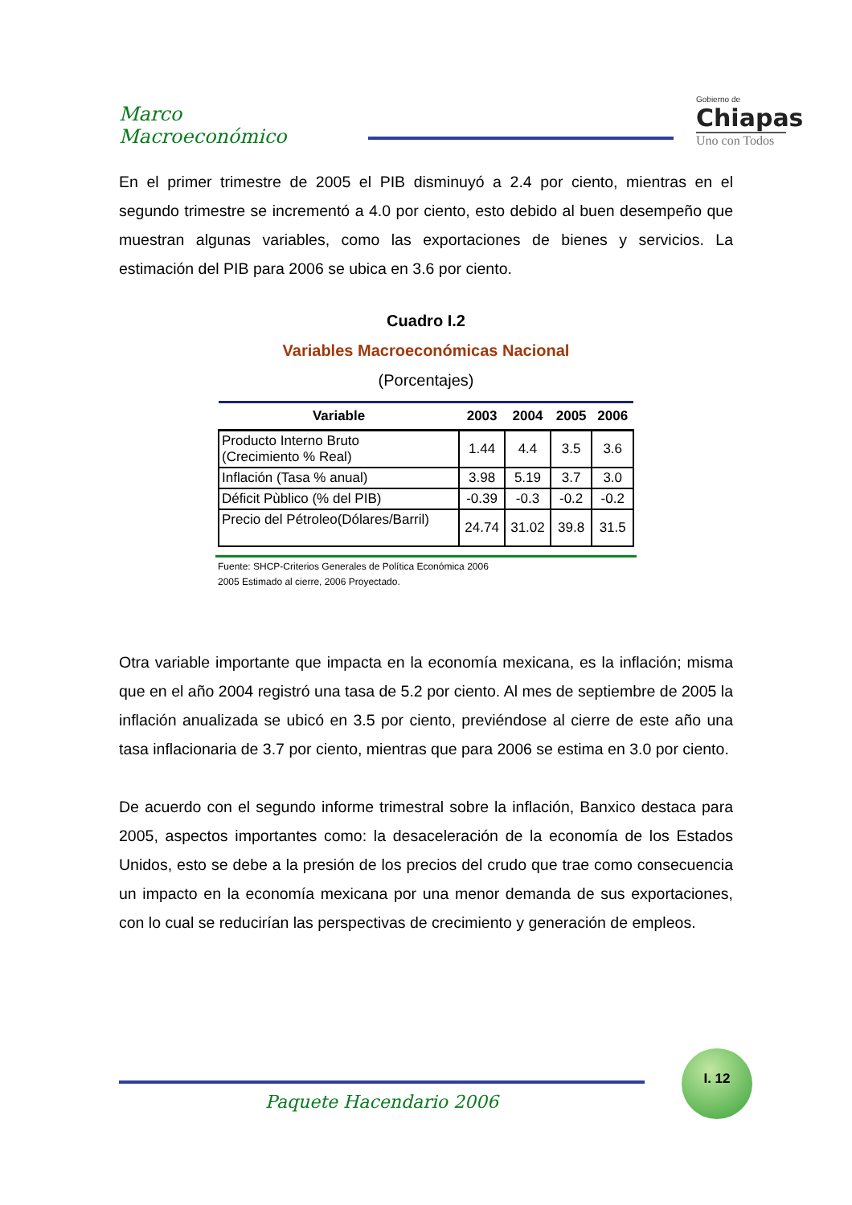Marco Macroeconómico
Gobierno de
Chiapas
Uno con Todos
En el primer trimestre de 2005 el PIB disminuyó a 2.4 por ciento, mientras en el segundo trimestre se incrementó a 4.0 por ciento, esto debido al buen desempeño que muestran algunas variables, como las exportaciones de bienes y servicios. La estimación del PIB para 2006 se ubica en 3.6 por ciento.
Cuadro I.2
Variables Macroeconómicas Nacional
(Porcentajes)
| Variable | 2003 | 2004 | 2005 | 2006 |
| --- | --- | --- | --- | --- |
| Producto Interno Bruto (Crecimiento % Real) | 1.44 | 4.4 | 3.5 | 3.6 |
| Inflación (Tasa % anual) | 3.98 | 5.19 | 3.7 | 3.0 |
| Déficit Pùblico (% del PIB) | -0.39 | -0.3 | -0.2 | -0.2 |
| Precio del Pétroleo(Dólares/Barril) | 24.74 | 31.02 | 39.8 | 31.5 |
Fuente: SHCP-Criterios Generales de Política Económica 2006
2005 Estimado al cierre, 2006 Proyectado.
Otra variable importante que impacta en la economía mexicana, es la inflación; misma que en el año 2004 registró una tasa de 5.2 por ciento. Al mes de septiembre de 2005 la inflación anualizada se ubicó en 3.5 por ciento, previéndose al cierre de este año una tasa inflacionaria de 3.7 por ciento, mientras que para 2006 se estima en 3.0 por ciento.
De acuerdo con el segundo informe trimestral sobre la inflación, Banxico destaca para 2005, aspectos importantes como: la desaceleración de la economía de los Estados Unidos, esto se debe a la presión de los precios del crudo que trae como consecuencia un impacto en la economía mexicana por una menor demanda de sus exportaciones, con lo cual se reducirían las perspectivas de crecimiento y generación de empleos.
Paquete Hacendario 2006
I. 12